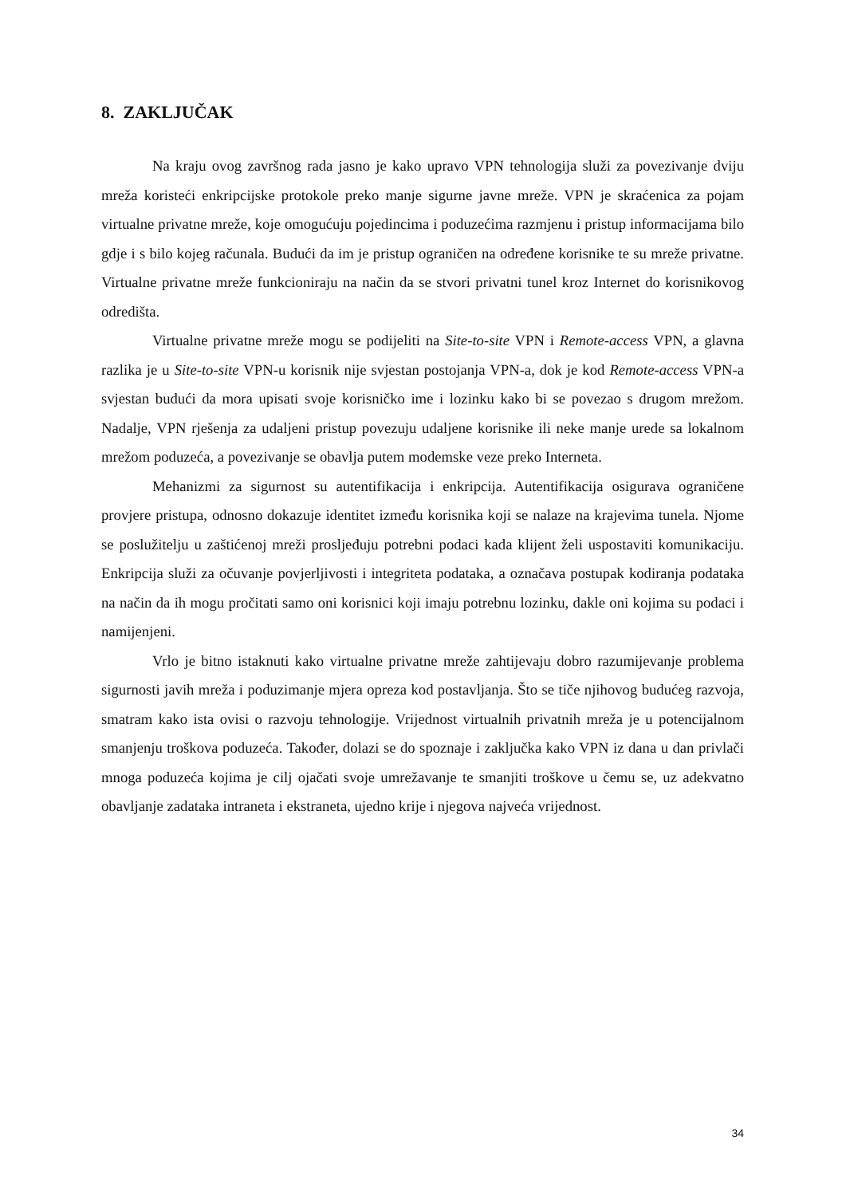8. ZAKLJUČAK
Na kraju ovog završnog rada jasno je kako upravo VPN tehnologija služi za povezivanje dviju mreža koristeći enkripcijske protokole preko manje sigurne javne mreže. VPN je skraćenica za pojam virtualne privatne mreže, koje omogućuju pojedincima i poduzećima razmjenu i pristup informacijama bilo gdje i s bilo kojeg računala. Budući da im je pristup ograničen na određene korisnike te su mreže privatne. Virtualne privatne mreže funkcioniraju na način da se stvori privatni tunel kroz Internet do korisnikovog odredišta.
Virtualne privatne mreže mogu se podijeliti na Site-to-site VPN i Remote-access VPN, a glavna razlika je u Site-to-site VPN-u korisnik nije svjestan postojanja VPN-a, dok je kod Remote-access VPN-a svjestan budući da mora upisati svoje korisničko ime i lozinku kako bi se povezao s drugom mrežom. Nadalje, VPN rješenja za udaljeni pristup povezuju udaljene korisnike ili neke manje urede sa lokalnom mrežom poduzeća, a povezivanje se obavlja putem modemske veze preko Interneta.
Mehanizmi za sigurnost su autentifikacija i enkripcija. Autentifikacija osigurava ograničene provjere pristupa, odnosno dokazuje identitet između korisnika koji se nalaze na krajevima tunela. Njome se poslužitelju u zaštićenoj mreži prosljeđuju potrebni podaci kada klijent želi uspostaviti komunikaciju. Enkripcija služi za očuvanje povjerljivosti i integriteta podataka, a označava postupak kodiranja podataka na način da ih mogu pročitati samo oni korisnici koji imaju potrebnu lozinku, dakle oni kojima su podaci i namijenjeni.
Vrlo je bitno istaknuti kako virtualne privatne mreže zahtijevaju dobro razumijevanje problema sigurnosti javih mreža i poduzimanje mjera opreza kod postavljanja. Što se tiče njihovog budućeg razvoja, smatram kako ista ovisi o razvoju tehnologije. Vrijednost virtualnih privatnih mreža je u potencijalnom smanjenju troškova poduzeća. Također, dolazi se do spoznaje i zaključka kako VPN iz dana u dan privlači mnoga poduzeća kojima je cilj ojačati svoje umrežavanje te smanjiti troškove u čemu se, uz adekvatno obavljanje zadataka intraneta i ekstraneta, ujedno krije i njegova najveća vrijednost.
34